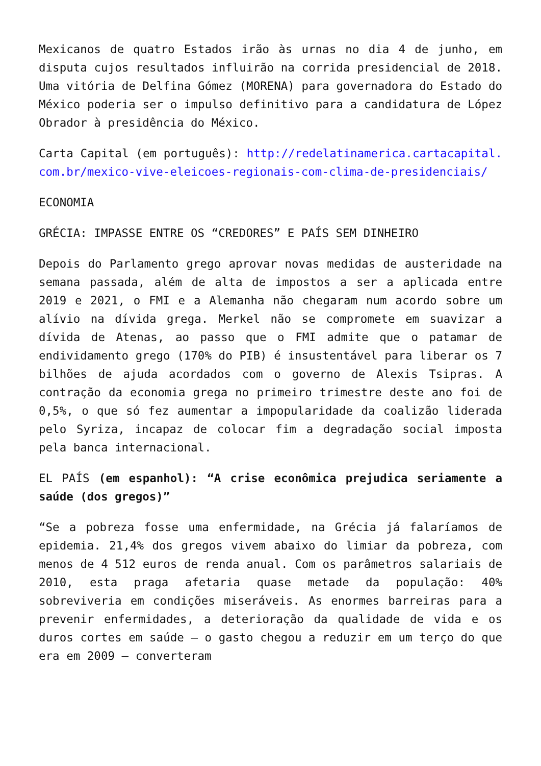Mexicanos de quatro Estados irão às urnas no dia 4 de junho, em disputa cujos resultados influirão na corrida presidencial de 2018. Uma vitória de Delfina Gómez (MORENA) para governadora do Estado do México poderia ser o impulso definitivo para a candidatura de López Obrador à presidência do México.
Carta Capital (em português): http://redelatinamerica.cartacapital.com.br/mexico-vive-eleicoes-regionais-com-clima-de-presidenciais/
ECONOMIA
GRÉCIA: IMPASSE ENTRE OS “CREDORES” E PAÍS SEM DINHEIRO
Depois do Parlamento grego aprovar novas medidas de austeridade na semana passada, além de alta de impostos a ser a aplicada entre 2019 e 2021, o FMI e a Alemanha não chegaram num acordo sobre um alívio na dívida grega. Merkel não se compromete em suavizar a dívida de Atenas, ao passo que o FMI admite que o patamar de endividamento grego (170% do PIB) é insustentável para liberar os 7 bilhões de ajuda acordados com o governo de Alexis Tsipras. A contração da economia grega no primeiro trimestre deste ano foi de 0,5%, o que só fez aumentar a impopularidade da coalizão liderada pelo Syriza, incapaz de colocar fim a degradação social imposta pela banca internacional.
EL PAÍS (em espanhol): “A crise econômica prejudica seriamente a saúde (dos gregos)”
“Se a pobreza fosse uma enfermidade, na Grécia já falaríamos de epidemia. 21,4% dos gregos vivem abaixo do limiar da pobreza, com menos de 4 512 euros de renda anual. Com os parâmetros salariais de 2010, esta praga afetaria quase metade da população: 40% sobreviveria em condições miseráveis. As enormes barreiras para a prevenir enfermidades, a deterioração da qualidade de vida e os duros cortes em saúde – o gasto chegou a reduzir em um terço do que era em 2009 – converteram